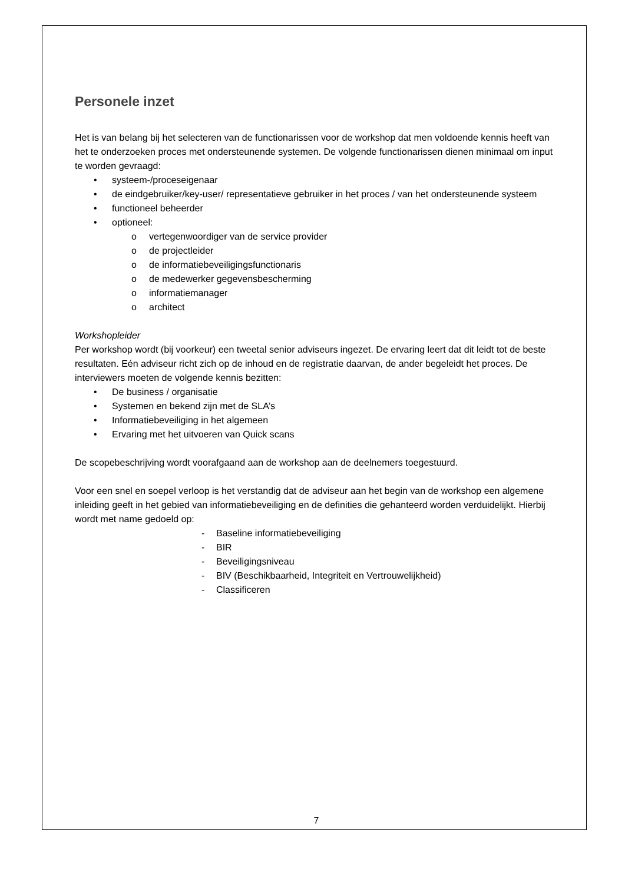Personele inzet
Het is van belang bij het selecteren van de functionarissen voor de workshop dat men voldoende kennis heeft van het te onderzoeken proces met ondersteunende systemen. De volgende functionarissen dienen minimaal om input te worden gevraagd:
• systeem-/proceseigenaar
• de eindgebruiker/key-user/ representatieve gebruiker in het proces / van het ondersteunende systeem
• functioneel beheerder
• optioneel:
o vertegenwoordiger van de service provider
o de projectleider
o de informatiebeveiligingsfunctionaris
o de medewerker gegevensbescherming
o informatiemanager
o architect
Workshopleider
Per workshop wordt (bij voorkeur) een tweetal senior adviseurs ingezet. De ervaring leert dat dit leidt tot de beste resultaten. Eén adviseur richt zich op de inhoud en de registratie daarvan, de ander begeleidt het proces. De interviewers moeten de volgende kennis bezitten:
• De business / organisatie
• Systemen en bekend zijn met de SLA’s
• Informatiebeveiliging in het algemeen
• Ervaring met het uitvoeren van Quick scans
De scopebeschrijving wordt voorafgaand aan de workshop aan de deelnemers toegestuurd.
Voor een snel en soepel verloop is het verstandig dat de adviseur aan het begin van de workshop een algemene inleiding geeft in het gebied van informatiebeveiliging en de definities die gehanteerd worden verduidelijkt. Hierbij wordt met name gedoeld op:
- Baseline informatiebeveiliging
- BIR
- Beveiligingsniveau
- BIV (Beschikbaarheid, Integriteit en Vertrouwelijkheid)
- Classificeren
7